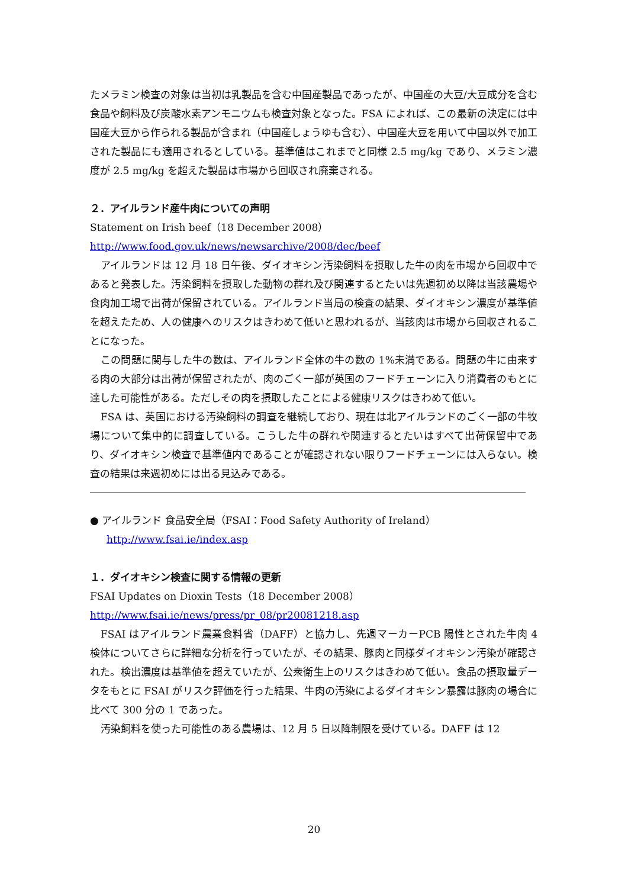たメラミン検査の対象は当初は乳製品を含む中国産製品であったが、中国産の大豆/大豆成分を含む食品や飼料及び炭酸水素アンモニウムも検査対象となった。FSA によれば、この最新の決定には中国産大豆から作られる製品が含まれ（中国産しょうゆも含む）、中国産大豆を用いて中国以外で加工された製品にも適用されるとしている。基準値はこれまでと同様 2.5 mg/kg であり、メラミン濃度が 2.5 mg/kg を超えた製品は市場から回収され廃棄される。
２．アイルランド産牛肉についての声明
Statement on Irish beef（18 December 2008）
http://www.food.gov.uk/news/newsarchive/2008/dec/beef
アイルランドは 12 月 18 日午後、ダイオキシン汚染飼料を摂取した牛の肉を市場から回収中であると発表した。汚染飼料を摂取した動物の群れ及び関連するとたいは先週初め以降は当該農場や食肉加工場で出荷が保留されている。アイルランド当局の検査の結果、ダイオキシン濃度が基準値を超えたため、人の健康へのリスクはきわめて低いと思われるが、当該肉は市場から回収されることになった。
この問題に関与した牛の数は、アイルランド全体の牛の数の 1%未満である。問題の牛に由来する肉の大部分は出荷が保留されたが、肉のごく一部が英国のフードチェーンに入り消費者のもとに達した可能性がある。ただしその肉を摂取したことによる健康リスクはきわめて低い。
FSA は、英国における汚染飼料の調査を継続しており、現在は北アイルランドのごく一部の牛牧場について集中的に調査している。こうした牛の群れや関連するとたいはすべて出荷保留中であり、ダイオキシン検査で基準値内であることが確認されない限りフードチェーンには入らない。検査の結果は来週初めには出る見込みである。
● アイルランド 食品安全局（FSAI：Food Safety Authority of Ireland）
http://www.fsai.ie/index.asp
１．ダイオキシン検査に関する情報の更新
FSAI Updates on Dioxin Tests（18 December 2008）
http://www.fsai.ie/news/press/pr_08/pr20081218.asp
FSAI はアイルランド農業食料省（DAFF）と協力し、先週マーカーPCB 陽性とされた牛肉 4 検体についてさらに詳細な分析を行っていたが、その結果、豚肉と同様ダイオキシン汚染が確認された。検出濃度は基準値を超えていたが、公衆衛生上のリスクはきわめて低い。食品の摂取量データをもとに FSAI がリスク評価を行った結果、牛肉の汚染によるダイオキシン暴露は豚肉の場合に比べて 300 分の 1 であった。
汚染飼料を使った可能性のある農場は、12 月 5 日以降制限を受けている。DAFF は 12
20